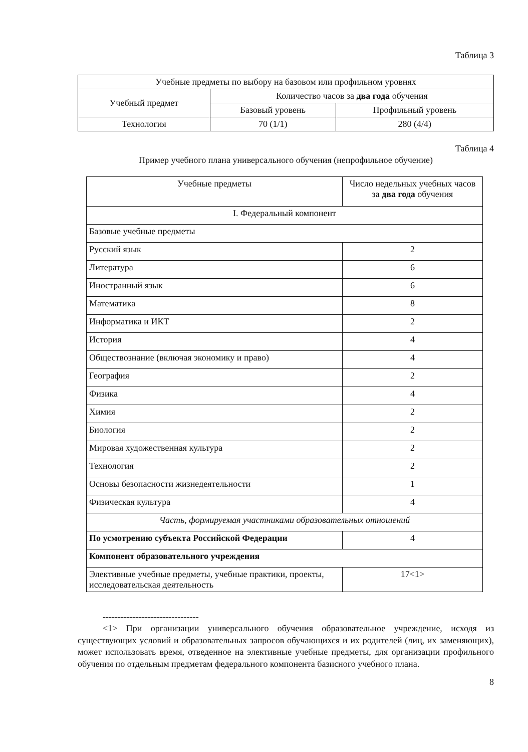Таблица 3
| Учебные предметы по выбору на базовом или профильном уровнях | | |
| Учебный предмет | Количество часов за два года обучения | |
| | Базовый уровень | Профильный уровень |
| Технология | 70 (1/1) | 280 (4/4) |
Таблица 4
Пример учебного плана универсального обучения (непрофильное обучение)
| Учебные предметы | Число недельных учебных часов за два года обучения |
| I. Федеральный компонент | |
| Базовые учебные предметы | |
| Русский язык | 2 |
| Литература | 6 |
| Иностранный язык | 6 |
| Математика | 8 |
| Информатика и ИКТ | 2 |
| История | 4 |
| Обществознание (включая экономику и право) | 4 |
| География | 2 |
| Физика | 4 |
| Химия | 2 |
| Биология | 2 |
| Мировая художественная культура | 2 |
| Технология | 2 |
| Основы безопасности жизнедеятельности | 1 |
| Физическая культура | 4 |
| Часть, формируемая участниками образовательных отношений | |
| По усмотрению субъекта Российской Федерации | 4 |
| Компонент образовательного учреждения | |
| Элективные учебные предметы, учебные практики, проекты, исследовательская деятельность | 17<1> |
--------------------------------
<1> При организации универсального обучения образовательное учреждение, исходя из существующих условий и образовательных запросов обучающихся и их родителей (лиц, их заменяющих), может использовать время, отведенное на элективные учебные предметы, для организации профильного обучения по отдельным предметам федерального компонента базисного учебного плана.
8